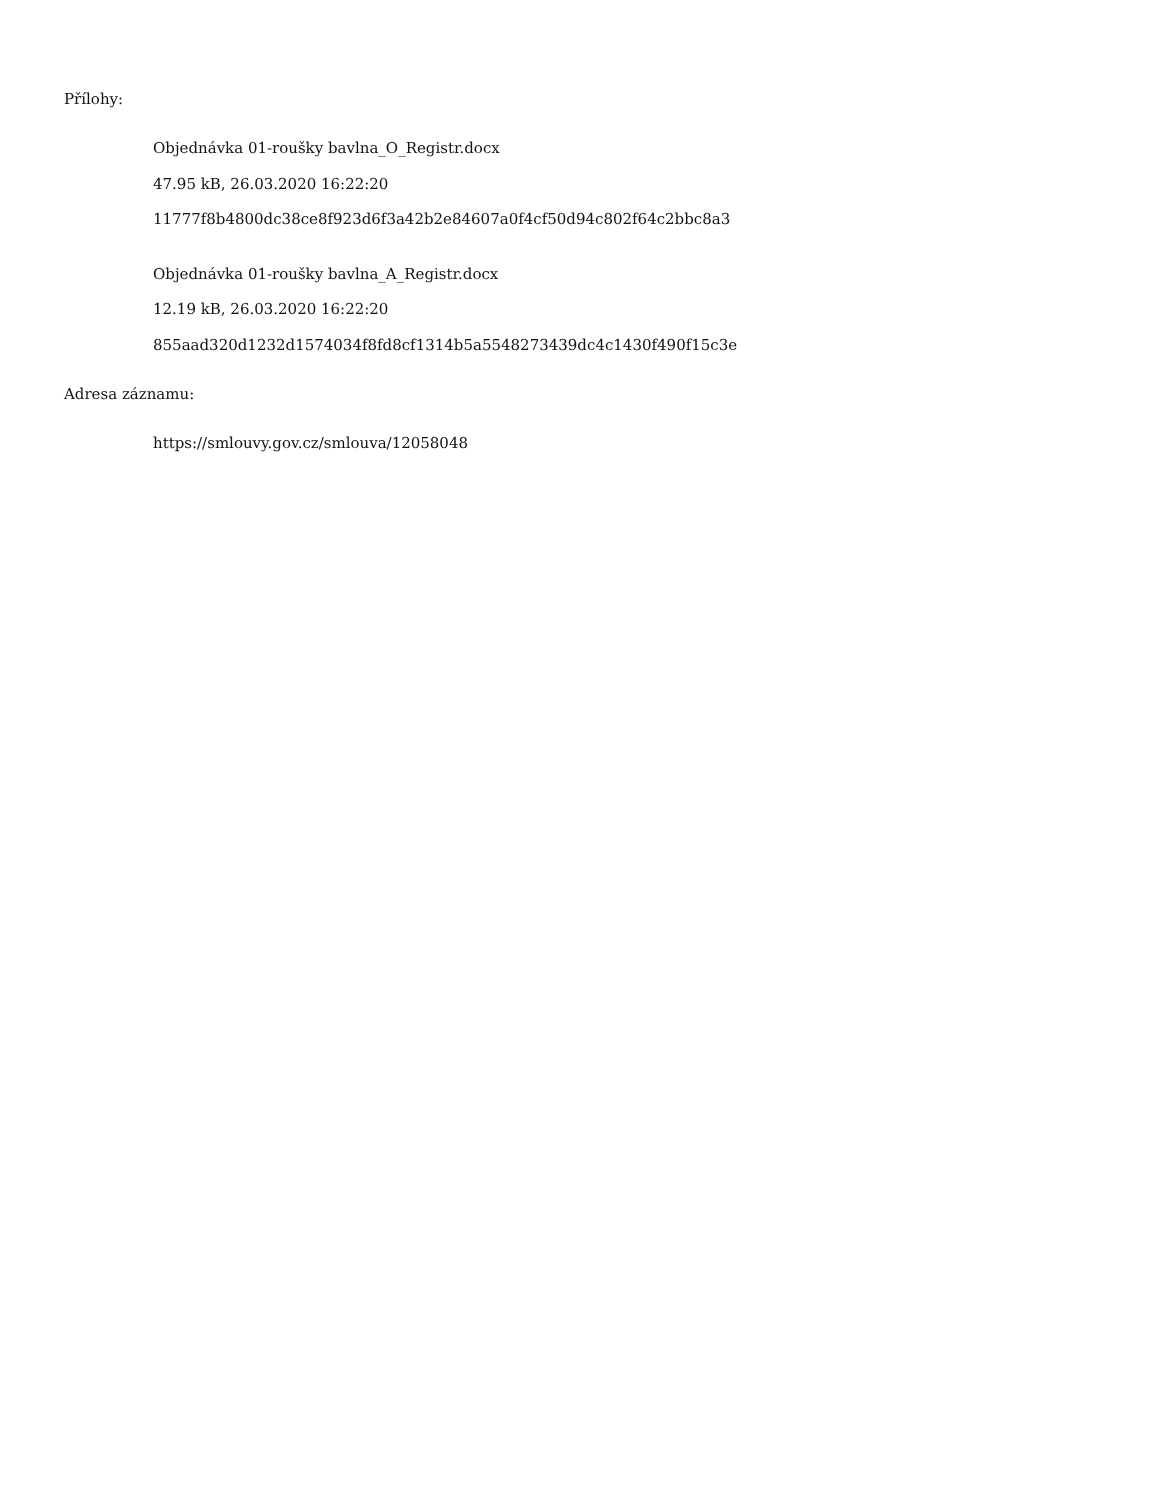Přílohy:
Objednávka 01-roušky bavlna_O_Registr.docx
47.95 kB, 26.03.2020 16:22:20
11777f8b4800dc38ce8f923d6f3a42b2e84607a0f4cf50d94c802f64c2bbc8a3
Objednávka 01-roušky bavlna_A_Registr.docx
12.19 kB, 26.03.2020 16:22:20
855aad320d1232d1574034f8fd8cf1314b5a5548273439dc4c1430f490f15c3e
Adresa záznamu:
https://smlouvy.gov.cz/smlouva/12058048